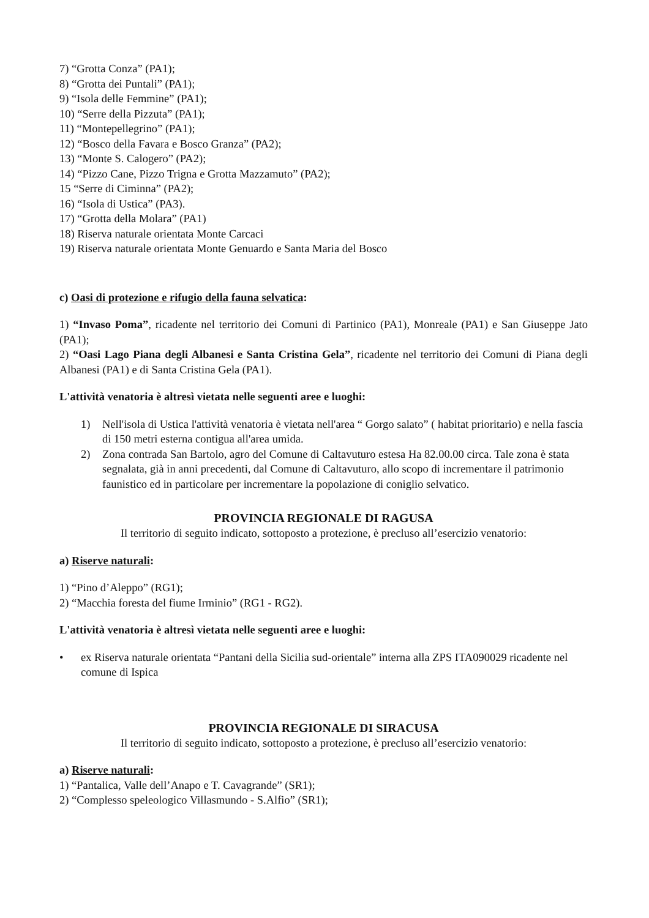7) “Grotta Conza” (PA1);
8) “Grotta dei Puntali” (PA1);
9) “Isola delle Femmine” (PA1);
10) “Serre della Pizzuta” (PA1);
11) “Montepellegrino” (PA1);
12) “Bosco della Favara e Bosco Granza” (PA2);
13) “Monte S. Calogero” (PA2);
14) “Pizzo Cane, Pizzo Trigna e Grotta Mazzamuto” (PA2);
15 “Serre di Ciminna” (PA2);
16) “Isola di Ustica” (PA3).
17) “Grotta della Molara” (PA1)
18) Riserva naturale orientata Monte Carcaci
19) Riserva naturale orientata Monte Genuardo e Santa Maria del Bosco
c) Oasi di protezione e rifugio della fauna selvatica:
1) “Invaso Poma”, ricadente nel territorio dei Comuni di Partinico (PA1), Monreale (PA1) e San Giuseppe Jato (PA1);
2) “Oasi Lago Piana degli Albanesi e Santa Cristina Gela”, ricadente nel territorio dei Comuni di Piana degli Albanesi (PA1) e di Santa Cristina Gela (PA1).
L'attività venatoria è altresì vietata nelle seguenti aree e luoghi:
1) Nell'isola di Ustica l'attività venatoria è vietata nell'area “ Gorgo salato” ( habitat prioritario) e nella fascia di 150 metri esterna contigua all'area umida.
2) Zona contrada San Bartolo, agro del Comune di Caltavuturo estesa Ha 82.00.00 circa. Tale zona è stata segnalata, già in anni precedenti, dal Comune di Caltavuturo, allo scopo di incrementare il patrimonio faunistico ed in particolare per incrementare la popolazione di coniglio selvatico.
PROVINCIA REGIONALE DI RAGUSA
Il territorio di seguito indicato, sottoposto a protezione, è precluso all’esercizio venatorio:
a) Riserve naturali:
1) “Pino d’Aleppo” (RG1);
2) “Macchia foresta del fiume Irminio” (RG1 - RG2).
L'attività venatoria è altresì vietata nelle seguenti aree e luoghi:
• ex Riserva naturale orientata “Pantani della Sicilia sud-orientale” interna alla ZPS ITA090029 ricadente nel comune di Ispica
PROVINCIA REGIONALE DI SIRACUSA
Il territorio di seguito indicato, sottoposto a protezione, è precluso all’esercizio venatorio:
a) Riserve naturali:
1) “Pantalica, Valle dell’Anapo e T. Cavagrande” (SR1);
2) “Complesso speleologico Villasmundo - S.Alfio” (SR1);